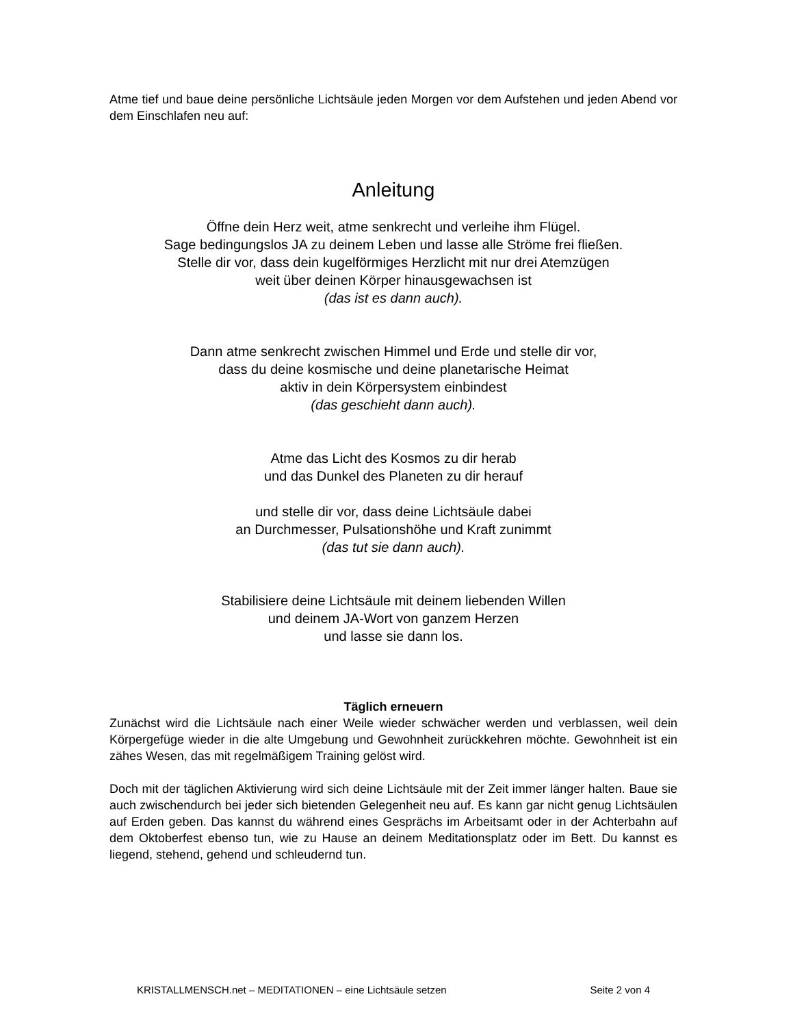Atme tief und baue deine persönliche Lichtsäule jeden Morgen vor dem Aufstehen und jeden Abend vor dem Einschlafen neu auf:
Anleitung
Öffne dein Herz weit, atme senkrecht und verleihe ihm Flügel.
Sage bedingungslos JA zu deinem Leben und lasse alle Ströme frei fließen.
Stelle dir vor, dass dein kugelförmiges Herzlicht mit nur drei Atemzügen
weit über deinen Körper hinausgewachsen ist
(das ist es dann auch).
Dann atme senkrecht zwischen Himmel und Erde und stelle dir vor,
dass du deine kosmische und deine planetarische Heimat
aktiv in dein Körpersystem einbindest
(das geschieht dann auch).
Atme das Licht des Kosmos zu dir herab
und das Dunkel des Planeten zu dir herauf
und stelle dir vor, dass deine Lichtsäule dabei
an Durchmesser, Pulsationshöhe und Kraft zunimmt
(das tut sie dann auch).
Stabilisiere deine Lichtsäule mit deinem liebenden Willen
und deinem JA-Wort von ganzem Herzen
und lasse sie dann los.
Täglich erneuern
Zunächst wird die Lichtsäule nach einer Weile wieder schwächer werden und verblassen, weil dein Körpergefüge wieder in die alte Umgebung und Gewohnheit zurückkehren möchte. Gewohnheit ist ein zähes Wesen, das mit regelmäßigem Training gelöst wird.
Doch mit der täglichen Aktivierung wird sich deine Lichtsäule mit der Zeit immer länger halten. Baue sie auch zwischendurch bei jeder sich bietenden Gelegenheit neu auf. Es kann gar nicht genug Lichtsäulen auf Erden geben. Das kannst du während eines Gesprächs im Arbeitsamt oder in der Achterbahn auf dem Oktoberfest ebenso tun, wie zu Hause an deinem Meditationsplatz oder im Bett. Du kannst es liegend, stehend, gehend und schleudernd tun.
KRISTALLMENSCH.net – MEDITATIONEN – eine Lichtsäule setzen Seite 2 von 4